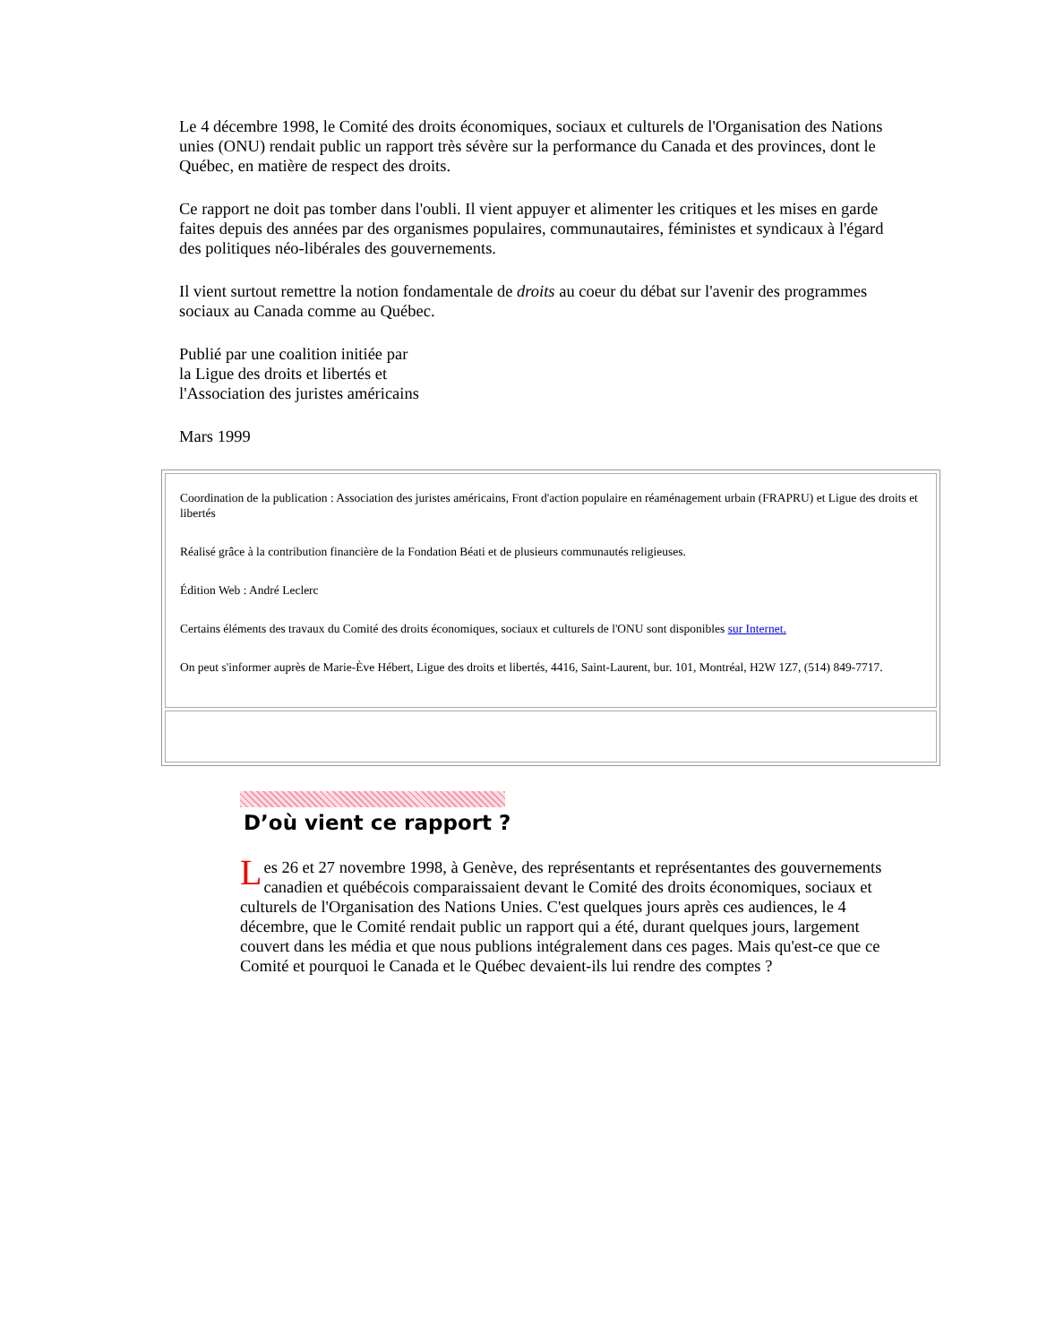Le 4 décembre 1998, le Comité des droits économiques, sociaux et culturels de l'Organisation des Nations unies (ONU) rendait public un rapport très sévère sur la performance du Canada et des provinces, dont le Québec, en matière de respect des droits.
Ce rapport ne doit pas tomber dans l'oubli. Il vient appuyer et alimenter les critiques et les mises en garde faites depuis des années par des organismes populaires, communautaires, féministes et syndicaux à l'égard des politiques néo-libérales des gouvernements.
Il vient surtout remettre la notion fondamentale de droits au coeur du débat sur l'avenir des programmes sociaux au Canada comme au Québec.
Publié par une coalition initiée par
la Ligue des droits et libertés et
l'Association des juristes américains
Mars 1999
Coordination de la publication : Association des juristes américains, Front d'action populaire en réaménagement urbain (FRAPRU) et Ligue des droits et libertés
Réalisé grâce à la contribution financière de la Fondation Béati et de plusieurs communautés religieuses.
Édition Web : André Leclerc
Certains éléments des travaux du Comité des droits économiques, sociaux et culturels de l'ONU sont disponibles sur Internet.
On peut s'informer auprès de Marie-Ève Hébert, Ligue des droits et libertés, 4416, Saint-Laurent, bur. 101, Montréal, H2W 1Z7, (514) 849-7717.
D’où vient ce rapport ?
Les 26 et 27 novembre 1998, à Genève, des représentants et représentantes des gouvernements canadien et québécois comparaissaient devant le Comité des droits économiques, sociaux et culturels de l'Organisation des Nations Unies. C'est quelques jours après ces audiences, le 4 décembre, que le Comité rendait public un rapport qui a été, durant quelques jours, largement couvert dans les média et que nous publions intégralement dans ces pages. Mais qu'est-ce que ce Comité et pourquoi le Canada et le Québec devaient-ils lui rendre des comptes ?